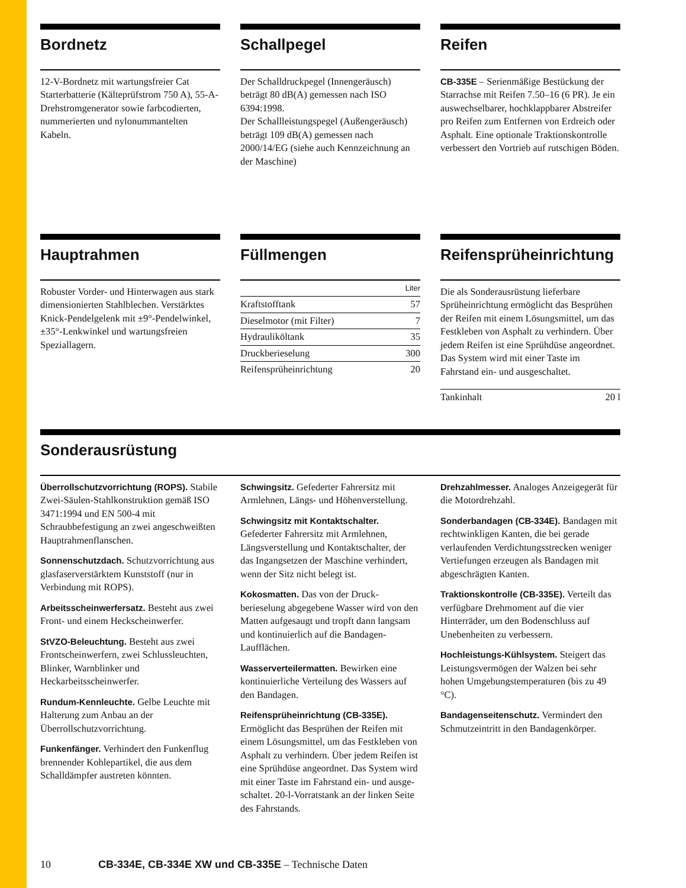Bordnetz
12-V-Bordnetz mit wartungsfreier Cat Starterbatterie (Kälteprüfstrom 750 A), 55-A-Drehstromgenerator sowie farbcodierten, nummerierten und nylonummantelten Kabeln.
Schallpegel
Der Schalldruckpegel (Innengeräusch) beträgt 80 dB(A) gemessen nach ISO 6394:1998.
Der Schallleistungspegel (Außengeräusch) beträgt 109 dB(A) gemessen nach 2000/14/EG (siehe auch Kennzeichnung an der Maschine)
Reifen
CB-335E – Serienmäßige Bestückung der Starrachse mit Reifen 7.50–16 (6 PR). Je ein auswechselbarer, hochklappbarer Abstreifer pro Reifen zum Entfernen von Erdreich oder Asphalt. Eine optionale Traktions­kontrolle verbessert den Vortrieb auf rutschigen Böden.
Hauptrahmen
Robuster Vorder- und Hinterwagen aus stark dimensionierten Stahlblechen. Verstärktes Knick-Pendelgelenk mit ±9°-Pendelwinkel, ±35°-Lenkwinkel und wartungsfreien Speziallagern.
Füllmengen
| | Liter |
| --- | --- |
| Kraftstofftank | 57 |
| Dieselmotor (mit Filter) | 7 |
| Hydrauliköltank | 35 |
| Druckberieselung | 300 |
| Reifensprüheinrichtung | 20 |
Reifensprüheinrichtung
Die als Sonderausrüstung lieferbare Sprüheinrichtung ermöglicht das Besprühen der Reifen mit einem Lösungsmittel, um das Festkleben von Asphalt zu verhindern. Über jedem Reifen ist eine Sprühdüse angeordnet. Das System wird mit einer Taste im Fahrstand ein- und ausgeschaltet.
| Tankinhalt | 20 l |
Sonderausrüstung
Überrollschutzvorrichtung (ROPS). Stabile Zwei-Säulen-Stahlkonstruktion gemäß ISO 3471:1994 und EN 500-4 mit Schraubbefestigung an zwei angeschweißten Hauptrahmenflanschen.
Sonnenschutzdach. Schutzvorrichtung aus glasfaserverstärktem Kunststoff (nur in Verbindung mit ROPS).
Arbeitsscheinwerfersatz. Besteht aus zwei Front- und einem Heckschein­werfer.
StVZO-Beleuchtung. Besteht aus zwei Frontscheinwerfern, zwei Schluss­leuchten, Blinker, Warnblinker und Heckarbeitsscheinwerfer.
Rundum-Kennleuchte. Gelbe Leuchte mit Halterung zum Anbau an der Überrollschutzvorrichtung.
Funkenfänger. Verhindert den Funkenflug brennender Kohlepartikel, die aus dem Schalldämpfer austreten könnten.
Schwingsitz. Gefederter Fahrersitz mit Armlehnen, Längs- und Höhenverstellung.
Schwingsitz mit Kontaktschalter. Gefederter Fahrersitz mit Armlehnen, Längsverstellung und Kontaktschalter, der das Ingangsetzen der Maschine ver­hindert, wenn der Sitz nicht belegt ist.
Kokosmatten. Das von der Druck­berieselung abgegebene Wasser wird von den Matten aufgesaugt und tropft dann langsam und kontinuierlich auf die Bandagen-Laufflächen.
Wasserverteilermatten. Bewirken eine kontinuierliche Verteilung des Wassers auf den Bandagen.
Reifensprüheinrichtung (CB-335E). Ermöglicht das Besprühen der Reifen mit einem Lösungsmittel, um das Festkleben von Asphalt zu verhindern. Über jedem Reifen ist eine Sprühdüse angeordnet. Das System wird mit einer Taste im Fahrstand ein- und ausge­schaltet. 20-l-Vorratstank an der linken Seite des Fahrstands.
Drehzahlmesser. Analoges Anzeigegerät für die Motordrehzahl.
Sonderbandagen (CB-334E). Bandagen mit rechtwinkligen Kanten, die bei gerade verlaufenden Verdichtungs­strecken weniger Vertiefungen erzeugen als Bandagen mit abgeschrägten Kanten.
Traktionskontrolle (CB-335E). Verteilt das verfügbare Drehmoment auf die vier Hinterräder, um den Bodenschluss auf Unebenheiten zu verbessern.
Hochleistungs-Kühlsystem. Steigert das Leistungsvermögen der Walzen bei sehr hohen Umgebungstemperaturen (bis zu 49 °C).
Bandagenseitenschutz. Vermindert den Schmutzeintritt in den Bandagenkörper.
10 CB-334E, CB-334E XW und CB-335E – Technische Daten